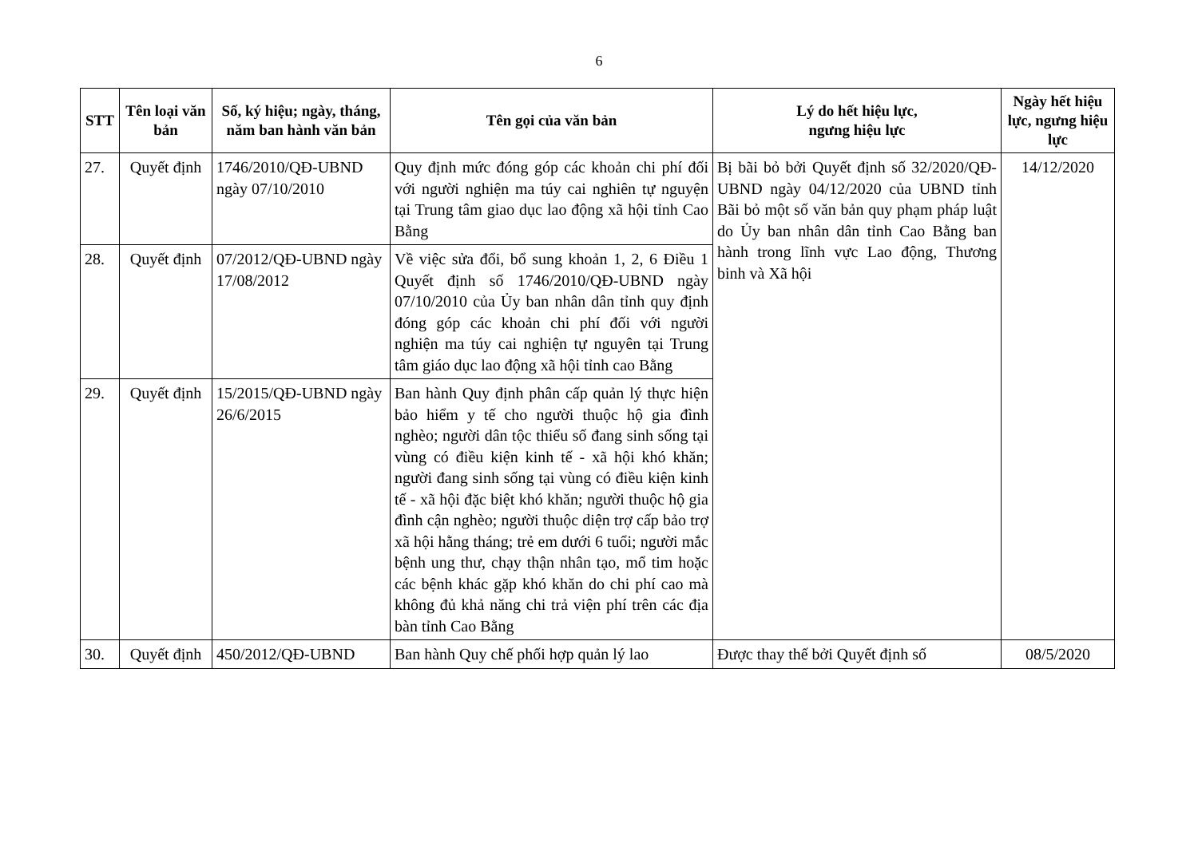6
| STT | Tên loại văn bản | Số, ký hiệu; ngày, tháng, năm ban hành văn bản | Tên gọi của văn bản | Lý do hết hiệu lực, ngưng hiệu lực | Ngày hết hiệu lực, ngưng hiệu lực |
| --- | --- | --- | --- | --- | --- |
| 27. | Quyết định | 1746/2010/QĐ-UBND ngày 07/10/2010 | Quy định mức đóng góp các khoản chi phí đối với người nghiện ma túy cai nghiên tự nguyện tại Trung tâm giao dục lao động xã hội tỉnh Cao Bằng | Bị bãi bỏ bởi Quyết định số 32/2020/QĐ-UBND ngày 04/12/2020 của UBND tỉnh Bãi bỏ một số văn bản quy phạm pháp luật do Ủy ban nhân dân tỉnh Cao Bằng ban hành trong lĩnh vực Lao động, Thương binh và Xã hội | 14/12/2020 |
| 28. | Quyết định | 07/2012/QĐ-UBND ngày 17/08/2012 | Về việc sửa đổi, bổ sung khoản 1, 2, 6 Điều 1 Quyết định số 1746/2010/QĐ-UBND ngày 07/10/2010 của Ủy ban nhân dân tỉnh quy định đóng góp các khoản chi phí đối với người nghiện ma túy cai nghiện tự nguyên tại Trung tâm giáo dục lao động xã hội tỉnh cao Bằng | | |
| 29. | Quyết định | 15/2015/QĐ-UBND ngày 26/6/2015 | Ban hành Quy định phân cấp quản lý thực hiện bảo hiểm y tế cho người thuộc hộ gia đình nghèo; người dân tộc thiểu số đang sinh sống tại vùng có điều kiện kinh tế - xã hội khó khăn; người đang sinh sống tại vùng có điều kiện kinh tế - xã hội đặc biệt khó khăn; người thuộc hộ gia đình cận nghèo; người thuộc diện trợ cấp bảo trợ xã hội hằng tháng; trẻ em dưới 6 tuổi; người mắc bệnh ung thư, chạy thận nhân tạo, mổ tim hoặc các bệnh khác gặp khó khăn do chi phí cao mà không đủ khả năng chi trả viện phí trên các địa bàn tỉnh Cao Bằng | | |
| 30. | Quyết định | 450/2012/QĐ-UBND | Ban hành Quy chế phối hợp quản lý lao | Được thay thế bởi Quyết định số | 08/5/2020 |